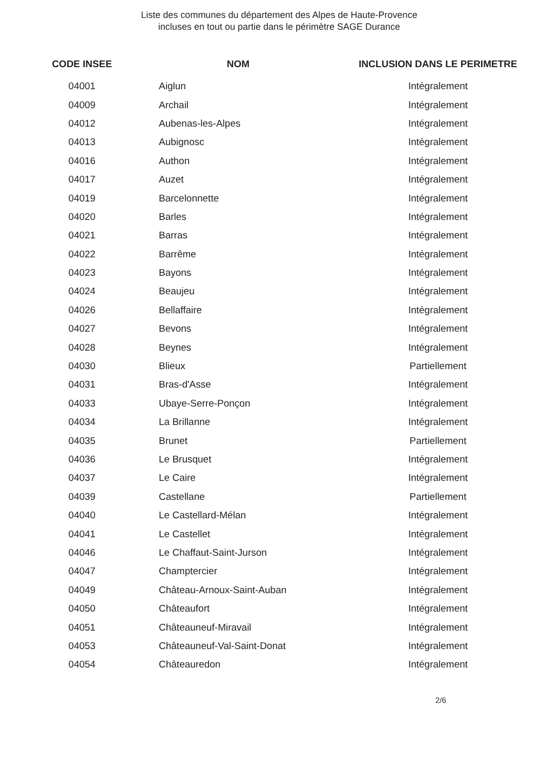Liste des communes du département des Alpes de Haute-Provence
incluses en tout ou partie dans le périmètre SAGE Durance
| CODE INSEE | NOM | INCLUSION DANS LE PERIMETRE |
| --- | --- | --- |
| 04001 | Aiglun | Intégralement |
| 04009 | Archail | Intégralement |
| 04012 | Aubenas-les-Alpes | Intégralement |
| 04013 | Aubignosc | Intégralement |
| 04016 | Authon | Intégralement |
| 04017 | Auzet | Intégralement |
| 04019 | Barcelonnette | Intégralement |
| 04020 | Barles | Intégralement |
| 04021 | Barras | Intégralement |
| 04022 | Barrême | Intégralement |
| 04023 | Bayons | Intégralement |
| 04024 | Beaujeu | Intégralement |
| 04026 | Bellaffaire | Intégralement |
| 04027 | Bevons | Intégralement |
| 04028 | Beynes | Intégralement |
| 04030 | Blieux | Partiellement |
| 04031 | Bras-d'Asse | Intégralement |
| 04033 | Ubaye-Serre-Ponçon | Intégralement |
| 04034 | La Brillanne | Intégralement |
| 04035 | Brunet | Partiellement |
| 04036 | Le Brusquet | Intégralement |
| 04037 | Le Caire | Intégralement |
| 04039 | Castellane | Partiellement |
| 04040 | Le Castellard-Mélan | Intégralement |
| 04041 | Le Castellet | Intégralement |
| 04046 | Le Chaffaut-Saint-Jurson | Intégralement |
| 04047 | Champtercier | Intégralement |
| 04049 | Château-Arnoux-Saint-Auban | Intégralement |
| 04050 | Châteaufort | Intégralement |
| 04051 | Châteauneuf-Miravail | Intégralement |
| 04053 | Châteauneuf-Val-Saint-Donat | Intégralement |
| 04054 | Châteauredon | Intégralement |
2/6